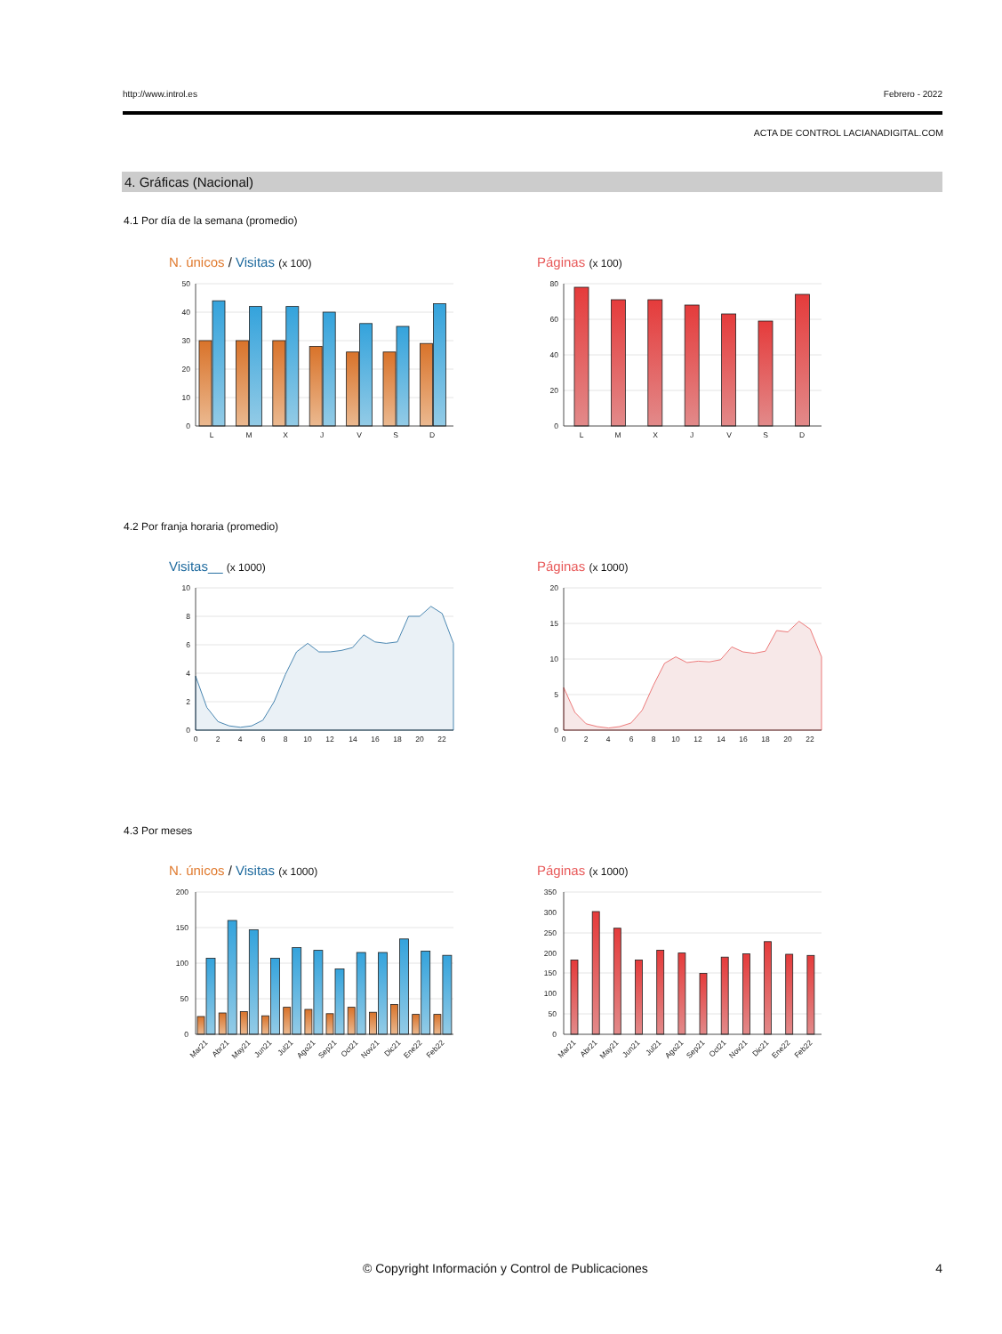http://www.introl.es Febrero - 2022
ACTA DE CONTROL LACIANADIGITAL.COM
4. Gráficas (Nacional)
4.1 Por día de la semana (promedio)
N. únicos / Visitas (x 100)
50
40
30
20
10
0
L
M
X
J
V
S
D
Páginas (x 100)
80
60
40
20
0
L
M
X
J
V
S
D
4.2 Por franja horaria (promedio)
Visitas__ (x 1000)
10
8
6
4
2
0
0
2
4
6
8
10
12
14
16
18
20
22
Páginas (x 1000)
20
15
10
5
0
0
2
4
6
8
10
12
14
16
18
20
22
4.3 Por meses
N. únicos / Visitas (x 1000)
200
150
100
50
0
Mar21
Abr21
May21
Jun21
Jul21
Ago21
Sep21
Oct21
Nov21
Dic21
Ene22
Feb22
Páginas (x 1000)
350
300
250
200
150
100
50
0
Mar21
Abr21
May21
Jun21
Jul21
Ago21
Sep21
Oct21
Nov21
Dic21
Ene22
Feb22
© Copyright Información y Control de Publicaciones 4